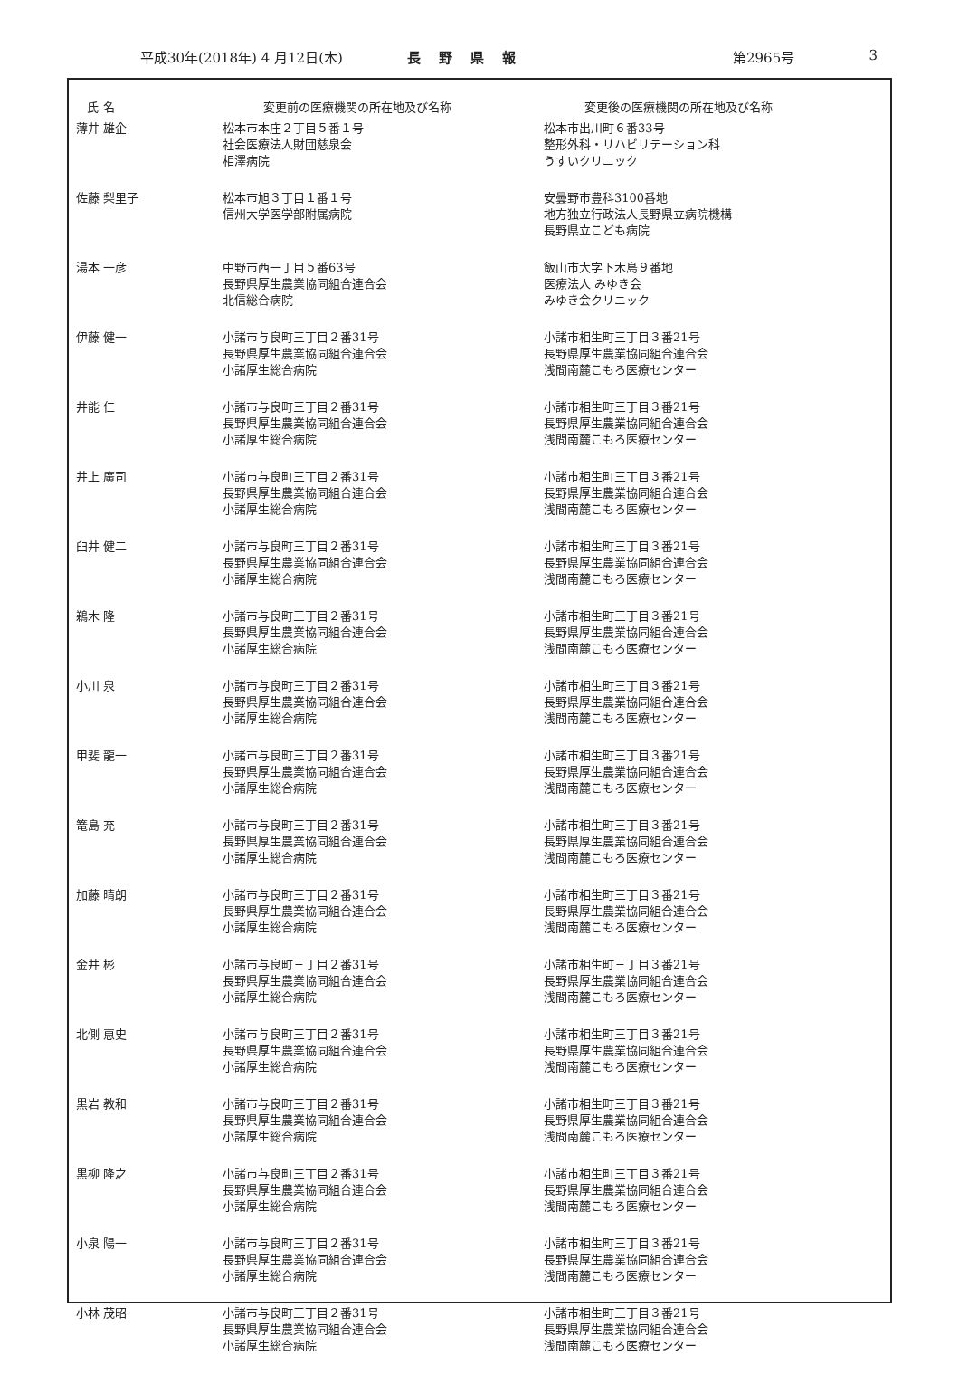平成30年(2018年) 4 月12日(木) 長野県報 第2965号 3
| 氏 名 | 変更前の医療機関の所在地及び名称 | 変更後の医療機関の所在地及び名称 |
| --- | --- | --- |
| 薄井 雄企 | 松本市本庄２丁目５番１号 社会医療法人財団慈泉会 相澤病院 | 松本市出川町６番33号 整形外科・リハビリテーション科 うすいクリニック |
| 佐藤 梨里子 | 松本市旭３丁目１番１号 信州大学医学部附属病院 | 安曇野市豊科3100番地 地方独立行政法人長野県立病院機構 長野県立こども病院 |
| 湯本 一彦 | 中野市西一丁目５番63号 長野県厚生農業協同組合連合会 北信総合病院 | 飯山市大字下木島９番地 医療法人 みゆき会 みゆき会クリニック |
| 伊藤 健一 | 小諸市与良町三丁目２番31号 長野県厚生農業協同組合連合会 小諸厚生総合病院 | 小諸市相生町三丁目３番21号 長野県厚生農業協同組合連合会 浅間南麓こもろ医療センター |
| 井能 仁 | 小諸市与良町三丁目２番31号 長野県厚生農業協同組合連合会 小諸厚生総合病院 | 小諸市相生町三丁目３番21号 長野県厚生農業協同組合連合会 浅間南麓こもろ医療センター |
| 井上 廣司 | 小諸市与良町三丁目２番31号 長野県厚生農業協同組合連合会 小諸厚生総合病院 | 小諸市相生町三丁目３番21号 長野県厚生農業協同組合連合会 浅間南麓こもろ医療センター |
| 臼井 健二 | 小諸市与良町三丁目２番31号 長野県厚生農業協同組合連合会 小諸厚生総合病院 | 小諸市相生町三丁目３番21号 長野県厚生農業協同組合連合会 浅間南麓こもろ医療センター |
| 鵜木 隆 | 小諸市与良町三丁目２番31号 長野県厚生農業協同組合連合会 小諸厚生総合病院 | 小諸市相生町三丁目３番21号 長野県厚生農業協同組合連合会 浅間南麓こもろ医療センター |
| 小川 泉 | 小諸市与良町三丁目２番31号 長野県厚生農業協同組合連合会 小諸厚生総合病院 | 小諸市相生町三丁目３番21号 長野県厚生農業協同組合連合会 浅間南麓こもろ医療センター |
| 甲斐 龍一 | 小諸市与良町三丁目２番31号 長野県厚生農業協同組合連合会 小諸厚生総合病院 | 小諸市相生町三丁目３番21号 長野県厚生農業協同組合連合会 浅間南麓こもろ医療センター |
| 篭島 充 | 小諸市与良町三丁目２番31号 長野県厚生農業協同組合連合会 小諸厚生総合病院 | 小諸市相生町三丁目３番21号 長野県厚生農業協同組合連合会 浅間南麓こもろ医療センター |
| 加藤 晴朗 | 小諸市与良町三丁目２番31号 長野県厚生農業協同組合連合会 小諸厚生総合病院 | 小諸市相生町三丁目３番21号 長野県厚生農業協同組合連合会 浅間南麓こもろ医療センター |
| 金井 彬 | 小諸市与良町三丁目２番31号 長野県厚生農業協同組合連合会 小諸厚生総合病院 | 小諸市相生町三丁目３番21号 長野県厚生農業協同組合連合会 浅間南麓こもろ医療センター |
| 北側 恵史 | 小諸市与良町三丁目２番31号 長野県厚生農業協同組合連合会 小諸厚生総合病院 | 小諸市相生町三丁目３番21号 長野県厚生農業協同組合連合会 浅間南麓こもろ医療センター |
| 黒岩 教和 | 小諸市与良町三丁目２番31号 長野県厚生農業協同組合連合会 小諸厚生総合病院 | 小諸市相生町三丁目３番21号 長野県厚生農業協同組合連合会 浅間南麓こもろ医療センター |
| 黒柳 隆之 | 小諸市与良町三丁目２番31号 長野県厚生農業協同組合連合会 小諸厚生総合病院 | 小諸市相生町三丁目３番21号 長野県厚生農業協同組合連合会 浅間南麓こもろ医療センター |
| 小泉 陽一 | 小諸市与良町三丁目２番31号 長野県厚生農業協同組合連合会 小諸厚生総合病院 | 小諸市相生町三丁目３番21号 長野県厚生農業協同組合連合会 浅間南麓こもろ医療センター |
| 小林 茂昭 | 小諸市与良町三丁目２番31号 長野県厚生農業協同組合連合会 小諸厚生総合病院 | 小諸市相生町三丁目３番21号 長野県厚生農業協同組合連合会 浅間南麓こもろ医療センター |